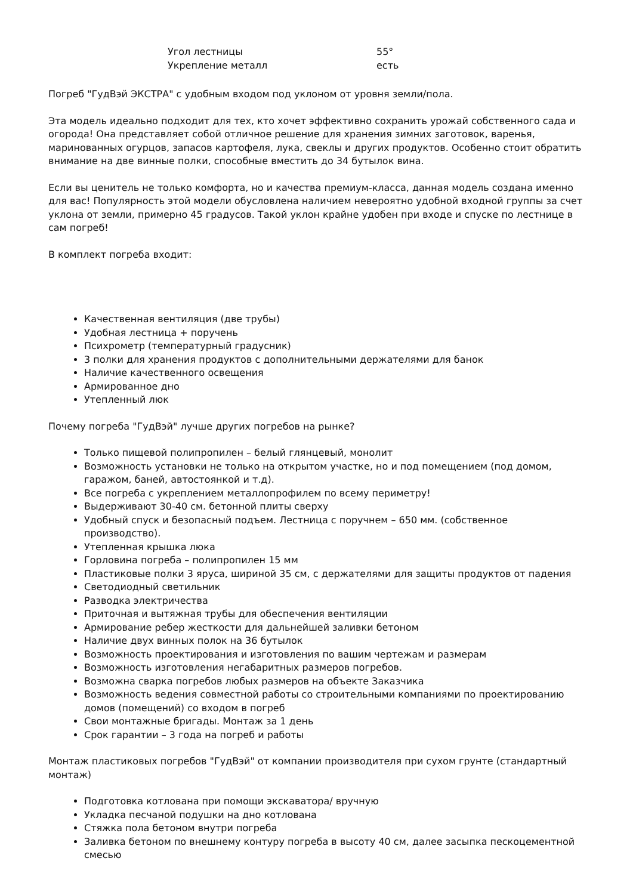| Угол лестницы | 55° |
| Укрепление металл | есть |
Погреб "ГудВэй ЭКСТРА" с удобным входом под уклоном от уровня земли/пола.
Эта модель идеально подходит для тех, кто хочет эффективно сохранить урожай собственного сада и огорода! Она представляет собой отличное решение для хранения зимних заготовок, варенья, маринованных огурцов, запасов картофеля, лука, свеклы и других продуктов. Особенно стоит обратить внимание на две винные полки, способные вместить до 34 бутылок вина.
Если вы ценитель не только комфорта, но и качества премиум-класса, данная модель создана именно для вас! Популярность этой модели обусловлена наличием невероятно удобной входной группы за счет уклона от земли, примерно 45 градусов. Такой уклон крайне удобен при входе и спуске по лестнице в сам погреб!
В комплект погреба входит:
Качественная вентиляция (две трубы)
Удобная лестница + поручень
Психрометр (температурный градусник)
3 полки для хранения продуктов с дополнительными держателями для банок
Наличие качественного освещения
Армированное дно
Утепленный люк
Почему погреба "ГудВэй" лучше других погребов на рынке?
Только пищевой полипропилен – белый глянцевый, монолит
Возможность установки не только на открытом участке, но и под помещением (под домом, гаражом, баней, автостоянкой и т.д).
Все погреба с укреплением металлопрофилем по всему периметру!
Выдерживают 30-40 см. бетонной плиты сверху
Удобный спуск и безопасный подъем. Лестница с поручнем – 650 мм. (собственное производство).
Утепленная крышка люка
Горловина погреба – полипропилен 15 мм
Пластиковые полки 3 яруса, шириной 35 см, с держателями для защиты продуктов от падения
Светодиодный светильник
Разводка электричества
Приточная и вытяжная трубы для обеспечения вентиляции
Армирование ребер жесткости для дальнейшей заливки бетоном
Наличие двух винных полок на 36 бутылок
Возможность проектирования и изготовления по вашим чертежам и размерам
Возможность изготовления негабаритных размеров погребов.
Возможна сварка погребов любых размеров на объекте Заказчика
Возможность ведения совместной работы со строительными компаниями по проектированию домов (помещений) со входом в погреб
Свои монтажные бригады. Монтаж за 1 день
Срок гарантии – 3 года на погреб и работы
Монтаж пластиковых погребов "ГудВэй" от компании производителя при сухом грунте (стандартный монтаж)
Подготовка котлована при помощи экскаватора/ вручную
Укладка песчаной подушки на дно котлована
Стяжка пола бетоном внутри погреба
Заливка бетоном по внешнему контуру погреба в высоту 40 см, далее засыпка пескоцементной смесью